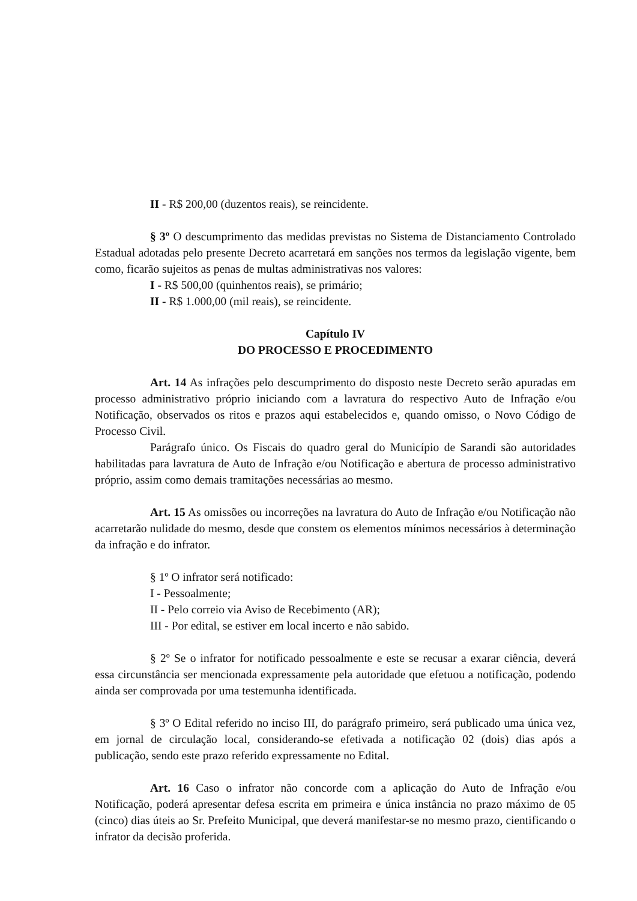II - R$ 200,00 (duzentos reais), se reincidente.
§ 3º O descumprimento das medidas previstas no Sistema de Distanciamento Controlado Estadual adotadas pelo presente Decreto acarretará em sanções nos termos da legislação vigente, bem como, ficarão sujeitos as penas de multas administrativas nos valores:
I - R$ 500,00 (quinhentos reais), se primário;
II - R$ 1.000,00 (mil reais), se reincidente.
Capítulo IV
DO PROCESSO E PROCEDIMENTO
Art. 14 As infrações pelo descumprimento do disposto neste Decreto serão apuradas em processo administrativo próprio iniciando com a lavratura do respectivo Auto de Infração e/ou Notificação, observados os ritos e prazos aqui estabelecidos e, quando omisso, o Novo Código de Processo Civil.
Parágrafo único. Os Fiscais do quadro geral do Município de Sarandi são autoridades habilitadas para lavratura de Auto de Infração e/ou Notificação e abertura de processo administrativo próprio, assim como demais tramitações necessárias ao mesmo.
Art. 15 As omissões ou incorreções na lavratura do Auto de Infração e/ou Notificação não acarretarão nulidade do mesmo, desde que constem os elementos mínimos necessários à determinação da infração e do infrator.
§ 1º O infrator será notificado:
I - Pessoalmente;
II - Pelo correio via Aviso de Recebimento (AR);
III - Por edital, se estiver em local incerto e não sabido.
§ 2º Se o infrator for notificado pessoalmente e este se recusar a exarar ciência, deverá essa circunstância ser mencionada expressamente pela autoridade que efetuou a notificação, podendo ainda ser comprovada por uma testemunha identificada.
§ 3º O Edital referido no inciso III, do parágrafo primeiro, será publicado uma única vez, em jornal de circulação local, considerando-se efetivada a notificação 02 (dois) dias após a publicação, sendo este prazo referido expressamente no Edital.
Art. 16 Caso o infrator não concorde com a aplicação do Auto de Infração e/ou Notificação, poderá apresentar defesa escrita em primeira e única instância no prazo máximo de 05 (cinco) dias úteis ao Sr. Prefeito Municipal, que deverá manifestar-se no mesmo prazo, cientificando o infrator da decisão proferida.